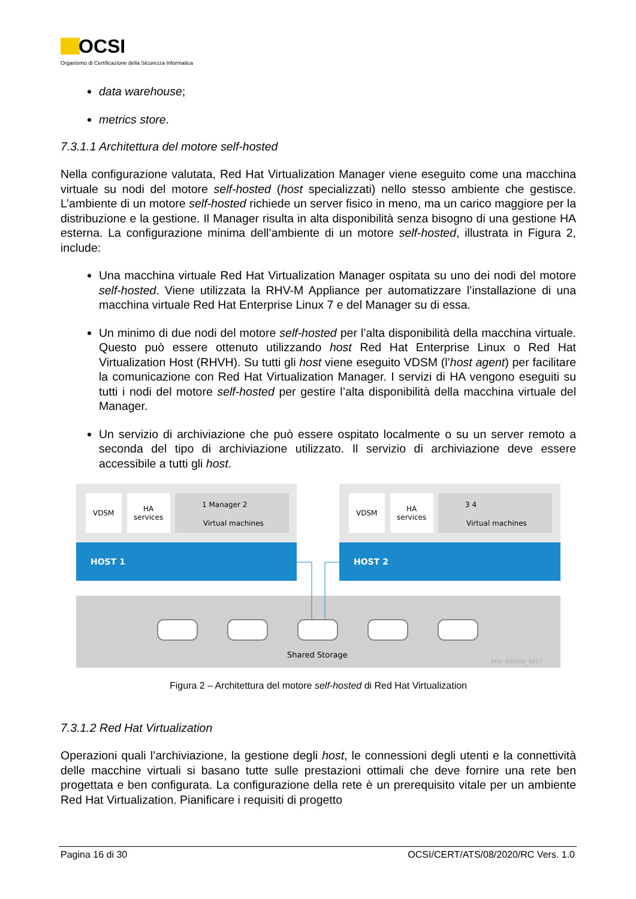OCSI
Organismo di Certificazione della Sicurezza Informatica
data warehouse;
metrics store.
7.3.1.1 Architettura del motore self-hosted
Nella configurazione valutata, Red Hat Virtualization Manager viene eseguito come una macchina virtuale su nodi del motore self-hosted (host specializzati) nello stesso ambiente che gestisce. L’ambiente di un motore self-hosted richiede un server fisico in meno, ma un carico maggiore per la distribuzione e la gestione. Il Manager risulta in alta disponibilità senza bisogno di una gestione HA esterna. La configurazione minima dell’ambiente di un motore self-hosted, illustrata in Figura 2, include:
Una macchina virtuale Red Hat Virtualization Manager ospitata su uno dei nodi del motore self-hosted. Viene utilizzata la RHV-M Appliance per automatizzare l’installazione di una macchina virtuale Red Hat Enterprise Linux 7 e del Manager su di essa.
Un minimo di due nodi del motore self-hosted per l’alta disponibilità della macchina virtuale. Questo può essere ottenuto utilizzando host Red Hat Enterprise Linux o Red Hat Virtualization Host (RHVH). Su tutti gli host viene eseguito VDSM (l’host agent) per facilitare la comunicazione con Red Hat Virtualization Manager. I servizi di HA vengono eseguiti su tutti i nodi del motore self-hosted per gestire l’alta disponibilità della macchina virtuale del Manager.
Un servizio di archiviazione che può essere ospitato localmente o su un server remoto a seconda del tipo di archiviazione utilizzato. Il servizio di archiviazione deve essere accessibile a tutti gli host.
VDSM
HA
services
Virtual machines
1 Manager 2
HOST 1
VDSM
HA
services
Virtual machines
3 4
HOST 2
Shared Storage
RHV_454569_0817
Figura 2 – Architettura del motore self-hosted di Red Hat Virtualization
7.3.1.2 Red Hat Virtualization
Operazioni quali l’archiviazione, la gestione degli host, le connessioni degli utenti e la connettività delle macchine virtuali si basano tutte sulle prestazioni ottimali che deve fornire una rete ben progettata e ben configurata. La configurazione della rete è un prerequisito vitale per un ambiente Red Hat Virtualization. Pianificare i requisiti di progetto
Pagina 16 di 30 OCSI/CERT/ATS/08/2020/RC Vers. 1.0